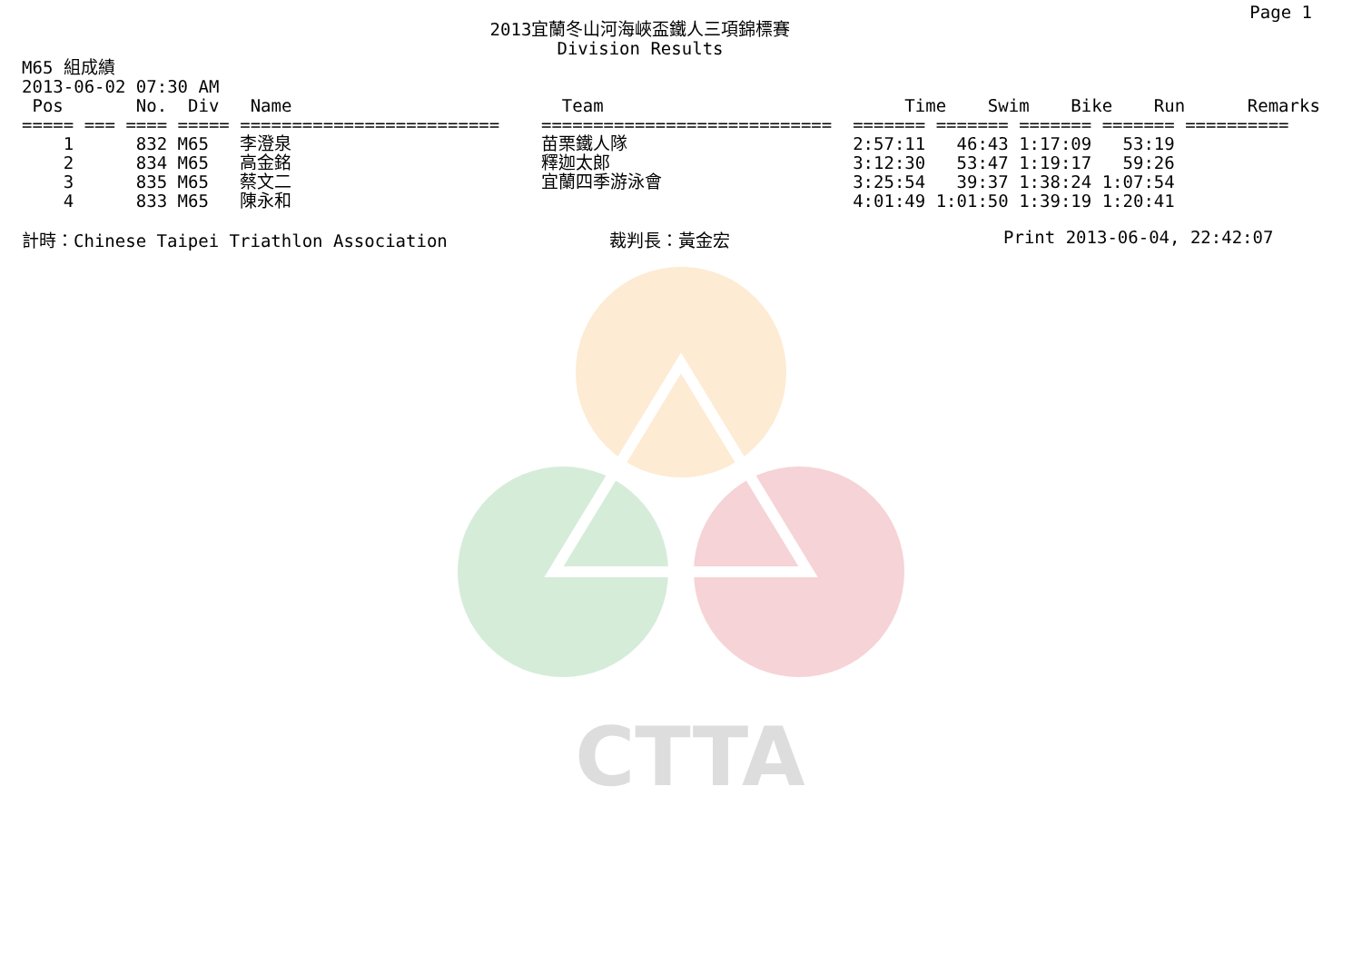CTTA
Page 1
2013宜蘭冬山河海峽盃鐵人三項錦標賽
Division Results
M65 組成績
2013-06-02 07:30 AM
| Pos No. Div Name | Team | Time Swim Bike Run Remarks |
| --- | --- | --- |
| ===== === ==== ===== ========================= | ============================ | ======= ======= ======= ======= ========== |
| 1 832 M65 李澄泉 | 苗栗鐵人隊 | 2:57:11 46:43 1:17:09 53:19 |
| 2 834 M65 高金銘 | 釋迦太郎 | 3:12:30 53:47 1:19:17 59:26 |
| 3 835 M65 蔡文二 | 宜蘭四季游泳會 | 3:25:54 39:37 1:38:24 1:07:54 |
| 4 833 M65 陳永和 | | 4:01:49 1:01:50 1:39:19 1:20:41 |
計時：Chinese Taipei Triathlon Association 裁判長：黃金宏 Print 2013-06-04, 22:42:07